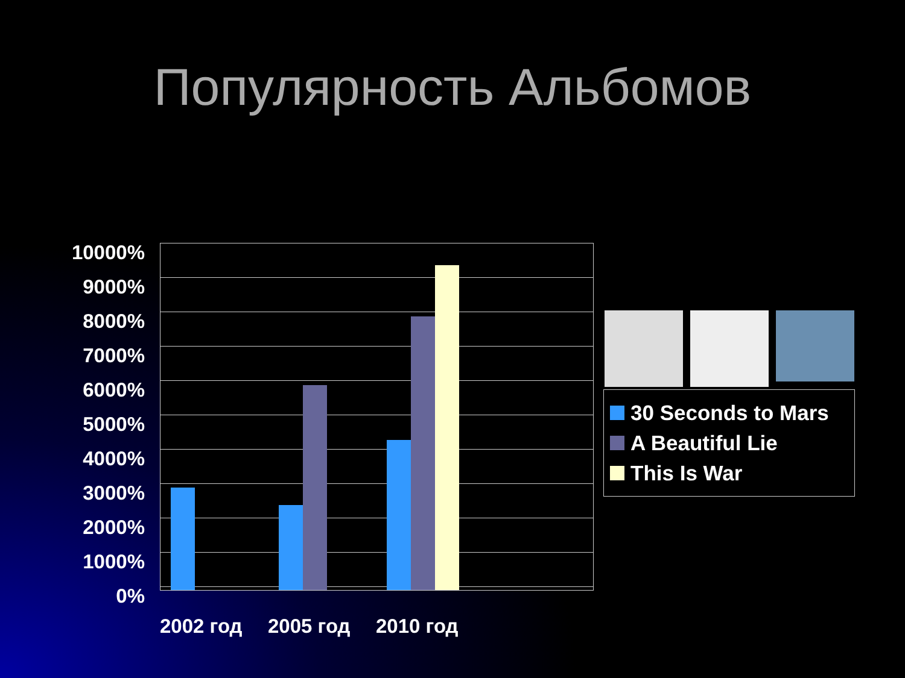Популярность Альбомов
10000%
9000%
8000%
7000%
6000%
5000%
4000%
3000%
2000%
1000%
0%
2002 год 2005 год 2010 год
30 Seconds to Mars
A Beautiful Lie
This Is War